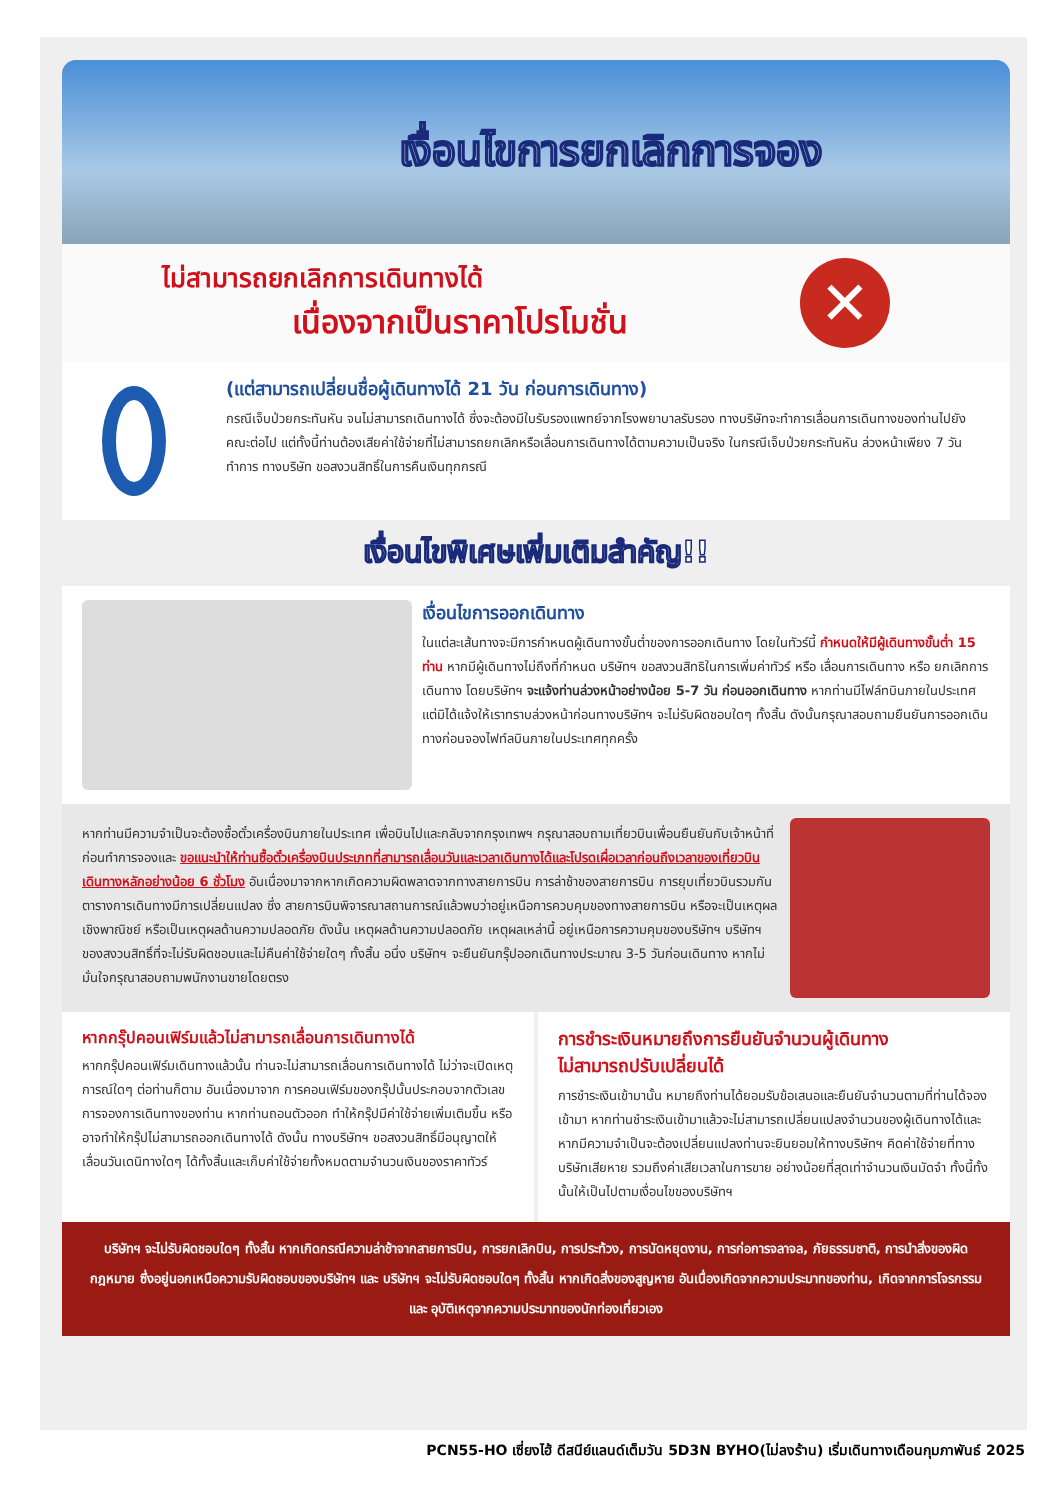เงื่อนไขการยกเลิกการจอง
ไม่สามารถยกเลิกการเดินทางได้
เนื่องจากเป็นราคาโปรโมชั่น
✕
(แต่สามารถเปลี่ยนชื่อผู้เดินทางได้ 21 วัน ก่อนการเดินทาง)
กรณีเจ็บป่วยกระทันหัน จนไม่สามารถเดินทางได้ ซึ่งจะต้องมีใบรับรองแพทย์จากโรงพยาบาลรับรอง ทางบริษัทจะทำการเลื่อนการเดินทางของท่านไปยังคณะต่อไป แต่ทั้งนี้ท่านต้องเสียค่าใช้จ่ายที่ไม่สามารถยกเลิกหรือเลื่อนการเดินทางได้ตามความเป็นจริง ในกรณีเจ็บป่วยกระทันหัน ล่วงหน้าเพียง 7 วันทำการ ทางบริษัท ขอสงวนสิทธิ์ในการคืนเงินทุกกรณี
เงื่อนไขพิเศษเพิ่มเติมสำคัญ!!
เงื่อนไขการออกเดินทาง
ในแต่ละเส้นทางจะมีการกำหนดผู้เดินทางขั้นต่ำของการออกเดินทาง โดยในทัวร์นี้ กำหนดให้มีผู้เดินทางขั้นต่ำ 15 ท่าน หากมีผู้เดินทางไม่ถึงที่กำหนด บริษัทฯ ขอสงวนสิทธิในการเพิ่มค่าทัวร์ หรือ เลื่อนการเดินทาง หรือ ยกเลิกการเดินทาง โดยบริษัทฯ จะแจ้งท่านล่วงหน้าอย่างน้อย 5-7 วัน ก่อนออกเดินทาง หากท่านมีไฟล์ทบินภายในประเทศแต่มิได้แจ้งให้เราทราบล่วงหน้าก่อนทางบริษัทฯ จะไม่รับผิดชอบใดๆ ทั้งสิ้น ดังนั้นกรุณาสอบถามยืนยันการออกเดินทางก่อนจองไฟท์ลบินภายในประเทศทุกครั้ง
หากท่านมีความจำเป็นจะต้องซื้อตั๋วเครื่องบินภายในประเทศ เพื่อบินไปและกลับจากกรุงเทพฯ กรุณาสอบถามเที่ยวบินเพื่อนยืนยันกับเจ้าหน้าที่ก่อนทำการจองและ ขอแนะนำให้ท่านซื้อตั๋วเครื่องบินประเภทที่สามารถเลื่อนวันและเวลาเดินทางได้และโปรดเผื่อเวลาก่อนถึงเวลาของเที่ยวบินเดินทางหลักอย่างน้อย 6 ชั่วโมง อันเนื่องมาจากหากเกิดความผิดพลาดจากทางสายการบิน การล่าช้าของสายการบิน การยุบเที่ยวบินรวมกัน ตารางการเดินทางมีการเปลี่ยนแปลง ซึ่ง สายการบินพิจารณาสถานการณ์แล้วพบว่าอยู่เหนือการควบคุมของทางสายการบิน หรือจะเป็นเหตุผลเชิงพาณิชย์ หรือเป็นเหตุผลด้านความปลอดภัย ดังนั้น เหตุผลด้านความปลอดภัย เหตุผลเหล่านี้ อยู่เหนือการความคุมของบริษัทฯ บริษัทฯของสงวนสิทธิ์ที่จะไม่รับผิดชอบและไม่คืนค่าใช้จ่ายใดๆ ทั้งสิ้น อนึ่ง บริษัทฯ จะยืนยันกรุ๊ปออกเดินทางประมาณ 3-5 วันก่อนเดินทาง หากไม่มั่นใจกรุณาสอบถามพนักงานขายโดยตรง
หากกรุ๊ปคอนเฟิร์มแล้วไม่สามารถเลื่อนการเดินทางได้
หากกรุ๊ปคอนเฟิร์มเดินทางแล้วนั้น ท่านจะไม่สามารถเลื่อนการเดินทางได้ ไม่ว่าจะเปิดเหตุการณ์ใดๆ ต่อท่านก็ตาม อันเนื่องมาจาก การคอนเฟิร์มของกรุ๊ปนั้นประกอบจากตัวเลขการจองการเดินทางของท่าน หากท่านถอนตัวออก ทำให้กรุ๊ปมีค่าใช้จ่ายเพิ่มเติมขึ้น หรืออาจทำให้กรุ๊ปไม่สามารถออกเดินทางได้ ดังนั้น ทางบริษัทฯ ขอสงวนสิทธิ์มีอนุญาตให้เลื่อนวันเดนิทางใดๆ ได้ทั้งสิ้นและเก็บค่าใช้จ่ายทั้งหมดตามจำนวนเงินของราคาทัวร์
การชำระเงินหมายถึงการยืนยันจำนวนผู้เดินทาง
ไม่สามารถปรับเปลี่ยนได้
การชำระเงินเข้ามานั้น หมายถึงท่านได้ยอมรับข้อเสนอและยืนยันจำนวนตามที่ท่านได้จองเข้ามา หากท่านชำระเงินเข้ามาแล้วจะไม่สามารถเปลี่ยนแปลงจำนวนของผู้เดินทางได้และหากมีความจำเป็นจะต้องเปลี่ยนแปลงท่านจะยินยอมให้ทางบริษัทฯ คิดค่าใช้จ่ายที่ทางบริษัทเสียหาย รวมถึงค่าเสียเวลาในการขาย อย่างน้อยที่สุดเท่าจำนวนเงินมัดจำ ทั้งนี้ทั้งนั้นให้เป็นไปตามเงื่อนไขของบริษัทฯ
บริษัทฯ จะไม่รับผิดชอบใดๆ ทั้งสิ้น หากเกิดกรณีความล่าช้าจากสายการบิน, การยกเลิกบิน, การประท้วง, การนัดหยุดงาน, การก่อการจลาจล, ภัยธรรมชาติ, การนำสิ่งของผิดกฎหมาย ซึ่งอยู่นอกเหนือความรับผิดชอบของบริษัทฯ และ บริษัทฯ จะไม่รับผิดชอบใดๆ ทั้งสิ้น หากเกิดสิ่งของสูญหาย อันเนื่องเกิดจากความประมาทของท่าน, เกิดจากการโจรกรรม และ อุบัติเหตุจากความประมาทของนักท่องเที่ยวเอง
PCN55-HO เซี่ยงไฮ้ ดีสนีย์แลนด์เต็มวัน 5D3N BYHO(ไม่ลงร้าน) เริ่มเดินทางเดือนกุมภาพันธ์ 2025